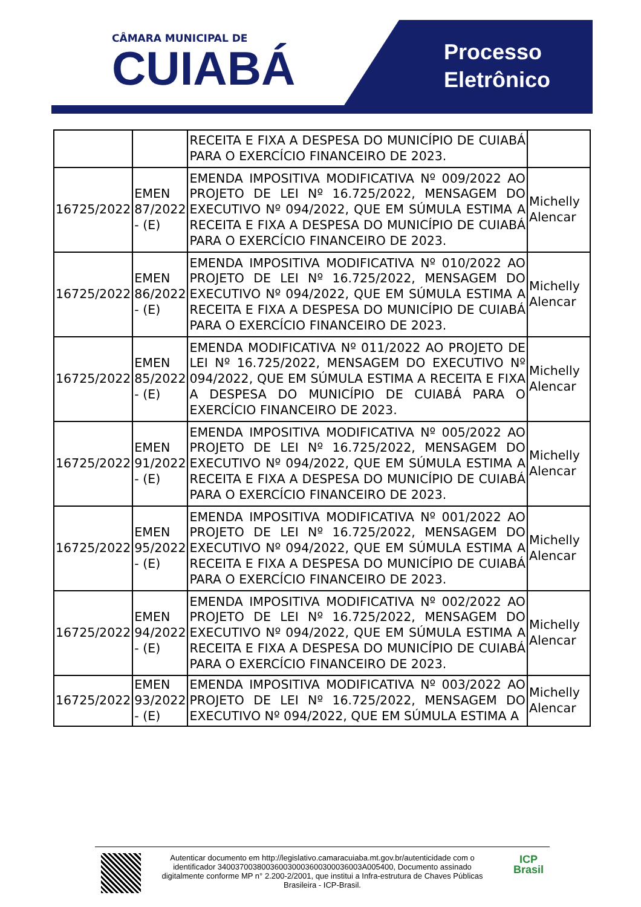Processo
Eletrônico
CÂMARA MUNICIPAL DE
CUIABÁ
| | | RECEITA E FIXA A DESPESA DO MUNICÍPIO DE CUIABÁ PARA O EXERCÍCIO FINANCEIRO DE 2023. | |
| 16725/2022 | EMEN 87/2022 - (E) | EMENDA IMPOSITIVA MODIFICATIVA Nº 009/2022 AO PROJETO DE LEI Nº 16.725/2022, MENSAGEM DO EXECUTIVO Nº 094/2022, QUE EM SÚMULA ESTIMA A RECEITA E FIXA A DESPESA DO MUNICÍPIO DE CUIABÁ PARA O EXERCÍCIO FINANCEIRO DE 2023. | Michelly Alencar |
| 16725/2022 | EMEN 86/2022 - (E) | EMENDA IMPOSITIVA MODIFICATIVA Nº 010/2022 AO PROJETO DE LEI Nº 16.725/2022, MENSAGEM DO EXECUTIVO Nº 094/2022, QUE EM SÚMULA ESTIMA A RECEITA E FIXA A DESPESA DO MUNICÍPIO DE CUIABÁ PARA O EXERCÍCIO FINANCEIRO DE 2023. | Michelly Alencar |
| 16725/2022 | EMEN 85/2022 - (E) | EMENDA MODIFICATIVA Nº 011/2022 AO PROJETO DE LEI Nº 16.725/2022, MENSAGEM DO EXECUTIVO Nº 094/2022, QUE EM SÚMULA ESTIMA A RECEITA E FIXA A DESPESA DO MUNICÍPIO DE CUIABÁ PARA O EXERCÍCIO FINANCEIRO DE 2023. | Michelly Alencar |
| 16725/2022 | EMEN 91/2022 - (E) | EMENDA IMPOSITIVA MODIFICATIVA Nº 005/2022 AO PROJETO DE LEI Nº 16.725/2022, MENSAGEM DO EXECUTIVO Nº 094/2022, QUE EM SÚMULA ESTIMA A RECEITA E FIXA A DESPESA DO MUNICÍPIO DE CUIABÁ PARA O EXERCÍCIO FINANCEIRO DE 2023. | Michelly Alencar |
| 16725/2022 | EMEN 95/2022 - (E) | EMENDA IMPOSITIVA MODIFICATIVA Nº 001/2022 AO PROJETO DE LEI Nº 16.725/2022, MENSAGEM DO EXECUTIVO Nº 094/2022, QUE EM SÚMULA ESTIMA A RECEITA E FIXA A DESPESA DO MUNICÍPIO DE CUIABÁ PARA O EXERCÍCIO FINANCEIRO DE 2023. | Michelly Alencar |
| 16725/2022 | EMEN 94/2022 - (E) | EMENDA IMPOSITIVA MODIFICATIVA Nº 002/2022 AO PROJETO DE LEI Nº 16.725/2022, MENSAGEM DO EXECUTIVO Nº 094/2022, QUE EM SÚMULA ESTIMA A RECEITA E FIXA A DESPESA DO MUNICÍPIO DE CUIABÁ PARA O EXERCÍCIO FINANCEIRO DE 2023. | Michelly Alencar |
| 16725/2022 | EMEN 93/2022 - (E) | EMENDA IMPOSITIVA MODIFICATIVA Nº 003/2022 AO PROJETO DE LEI Nº 16.725/2022, MENSAGEM DO EXECUTIVO Nº 094/2022, QUE EM SÚMULA ESTIMA A | Michelly Alencar |
Autenticar documento em http://legislativo.camaracuiaba.mt.gov.br/autenticidade com o identificador 340037003800360030003600300036003A005400, Documento assinado digitalmente conforme MP n° 2.200-2/2001, que institui a Infra-estrutura de Chaves Públicas Brasileira - ICP-Brasil.
ICP
Brasil